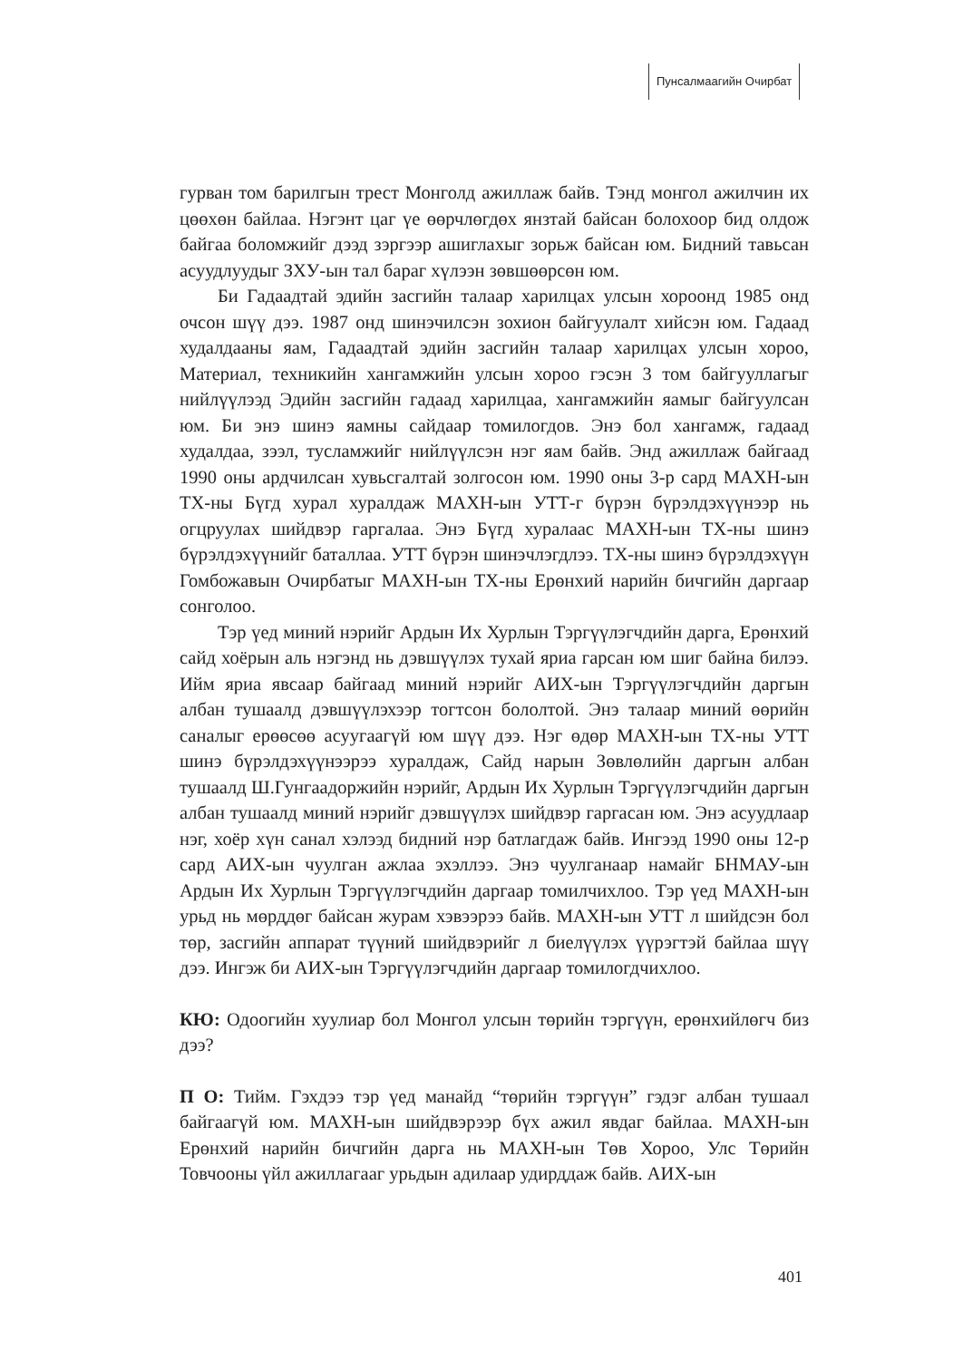Пунсалмаагийн Очирбат
гурван том барилгын трест Монголд ажиллаж байв. Тэнд монгол ажилчин их цөөхөн байлаа. Нэгэнт цаг үе өөрчлөгдөх янзтай байсан болохоор бид олдож байгаа боломжийг дээд зэргээр ашиглахыг зорьж байсан юм. Бидний тавьсан асуудлуудыг ЗХУ-ын тал бараг хүлээн зөвшөөрсөн юм.
Би Гадаадтай эдийн засгийн талаар харилцах улсын хороонд 1985 онд очсон шүү дээ. 1987 онд шинэчилсэн зохион байгуулалт хийсэн юм. Гадаад худалдааны яам, Гадаадтай эдийн засгийн талаар харилцах улсын хороо, Материал, техникийн хангамжийн улсын хороо гэсэн 3 том байгууллагыг нийлүүлээд Эдийн засгийн гадаад харилцаа, хангамжийн яамыг байгуулсан юм. Би энэ шинэ яамны сайдаар томилогдов. Энэ бол хангамж, гадаад худалдаа, зээл, тусламжийг нийлүүлсэн нэг яам байв. Энд ажиллаж байгаад 1990 оны ардчилсан хувьсгалтай золгосон юм. 1990 оны 3-р сард МАХН-ын ТХ-ны Бүгд хурал хуралдаж МАХН-ын УТТ-г бүрэн бүрэлдэхүүнээр нь огцруулах шийдвэр гаргалаа. Энэ Бүгд хуралаас МАХН-ын ТХ-ны шинэ бүрэлдэхүүнийг баталлаа. УТТ бүрэн шинэчлэгдлээ. ТХ-ны шинэ бүрэлдэхүүн Гомбожавын Очирбатыг МАХН-ын ТХ-ны Ерөнхий нарийн бичгийн даргаар сонголоо.
Тэр үед миний нэрийг Ардын Их Хурлын Тэргүүлэгчдийн дарга, Ерөнхий сайд хоёрын аль нэгэнд нь дэвшүүлэх тухай яриа гарсан юм шиг байна билээ. Ийм яриа явсаар байгаад миний нэрийг АИХ-ын Тэргүүлэгчдийн даргын албан тушаалд дэвшүүлэхээр тогтсон бололтой. Энэ талаар миний өөрийн саналыг ерөөсөө асуугаагүй юм шүү дээ. Нэг өдөр МАХН-ын ТХ-ны УТТ шинэ бүрэлдэхүүнээрээ хуралдаж, Сайд нарын Зөвлөлийн даргын албан тушаалд Ш.Гунгаадоржийн нэрийг, Ардын Их Хурлын Тэргүүлэгчдийн даргын албан тушаалд миний нэрийг дэвшүүлэх шийдвэр гаргасан юм. Энэ асуудлаар нэг, хоёр хүн санал хэлээд бидний нэр батлагдаж байв. Ингээд 1990 оны 12-р сард АИХ-ын чуулган ажлаа эхэллээ. Энэ чуулганаар намайг БНМАУ-ын Ардын Их Хурлын Тэргүүлэгчдийн даргаар томилчихлоо. Тэр үед МАХН-ын урьд нь мөрддөг байсан журам хэвээрээ байв. МАХН-ын УТТ л шийдсэн бол төр, засгийн аппарат түүний шийдвэрийг л биелүүлэх үүрэгтэй байлаа шүү дээ. Ингэж би АИХ-ын Тэргүүлэгчдийн даргаар томилогдчихлоо.
КЮ: Одоогийн хуулиар бол Монгол улсын төрийн тэргүүн, ерөнхийлөгч биз дээ?
П О: Тийм. Гэхдээ тэр үед манайд “төрийн тэргүүн” гэдэг албан тушаал байгаагүй юм. МАХН-ын шийдвэрээр бүх ажил явдаг байлаа. МАХН-ын Ерөнхий нарийн бичгийн дарга нь МАХН-ын Төв Хороо, Улс Төрийн Товчооны үйл ажиллагааг урьдын адилаар удирддаж байв. АИХ-ын
401